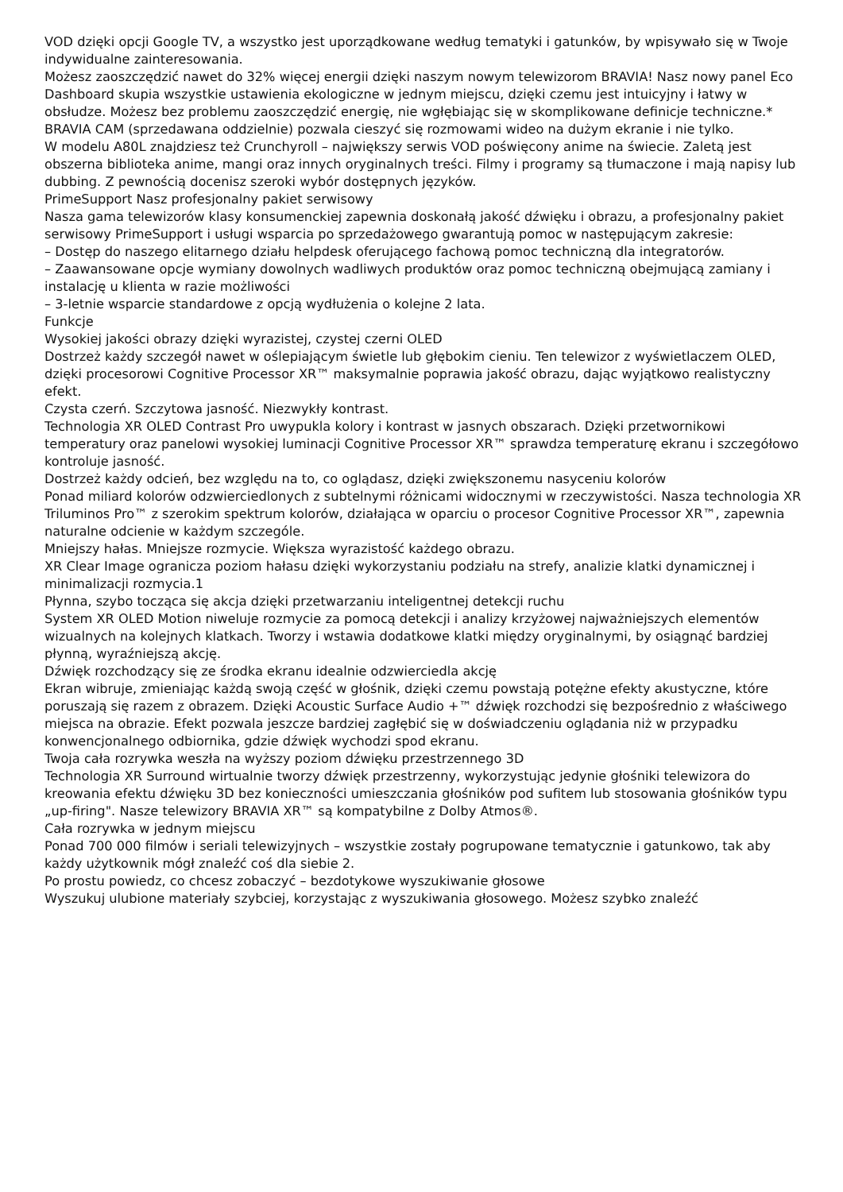VOD dzięki opcji Google TV, a wszystko jest uporządkowane według tematyki i gatunków, by wpisywało się w Twoje indywidualne zainteresowania.
Możesz zaoszczędzić nawet do 32% więcej energii dzięki naszym nowym telewizorom BRAVIA! Nasz nowy panel Eco Dashboard skupia wszystkie ustawienia ekologiczne w jednym miejscu, dzięki czemu jest intuicyjny i łatwy w obsłudze. Możesz bez problemu zaoszczędzić energię, nie wgłębiając się w skomplikowane definicje techniczne.*
BRAVIA CAM (sprzedawana oddzielnie) pozwala cieszyć się rozmowami wideo na dużym ekranie i nie tylko.
W modelu A80L znajdziesz też Crunchyroll – największy serwis VOD poświęcony anime na świecie. Zaletą jest obszerna biblioteka anime, mangi oraz innych oryginalnych treści. Filmy i programy są tłumaczone i mają napisy lub dubbing. Z pewnością docenisz szeroki wybór dostępnych języków.
PrimeSupport Nasz profesjonalny pakiet serwisowy
Nasza gama telewizorów klasy konsumenckiej zapewnia doskonałą jakość dźwięku i obrazu, a profesjonalny pakiet serwisowy PrimeSupport i usługi wsparcia po sprzedażowego gwarantują pomoc w następującym zakresie:
– Dostęp do naszego elitarnego działu helpdesk oferującego fachową pomoc techniczną dla integratorów.
– Zaawansowane opcje wymiany dowolnych wadliwych produktów oraz pomoc techniczną obejmującą zamiany i instalację u klienta w razie możliwości
– 3-letnie wsparcie standardowe z opcją wydłużenia o kolejne 2 lata.
Funkcje
Wysokiej jakości obrazy dzięki wyrazistej, czystej czerni OLED
Dostrzeż każdy szczegół nawet w oślepiającym świetle lub głębokim cieniu. Ten telewizor z wyświetlaczem OLED, dzięki procesorowi Cognitive Processor XR™ maksymalnie poprawia jakość obrazu, dając wyjątkowo realistyczny efekt.
Czysta czerń. Szczytowa jasność. Niezwykły kontrast.
Technologia XR OLED Contrast Pro uwypukla kolory i kontrast w jasnych obszarach. Dzięki przetwornikowi temperatury oraz panelowi wysokiej luminacji Cognitive Processor XR™ sprawdza temperaturę ekranu i szczegółowo kontroluje jasność.
Dostrzeż każdy odcień, bez względu na to, co oglądasz, dzięki zwiększonemu nasyceniu kolorów
Ponad miliard kolorów odzwierciedlonych z subtelnymi różnicami widocznymi w rzeczywistości. Nasza technologia XR Triluminos Pro™ z szerokim spektrum kolorów, działająca w oparciu o procesor Cognitive Processor XR™, zapewnia naturalne odcienie w każdym szczególe.
Mniejszy hałas. Mniejsze rozmycie. Większa wyrazistość każdego obrazu.
XR Clear Image ogranicza poziom hałasu dzięki wykorzystaniu podziału na strefy, analizie klatki dynamicznej i minimalizacji rozmycia.1
Płynna, szybo tocząca się akcja dzięki przetwarzaniu inteligentnej detekcji ruchu
System XR OLED Motion niweluje rozmycie za pomocą detekcji i analizy krzyżowej najważniejszych elementów wizualnych na kolejnych klatkach. Tworzy i wstawia dodatkowe klatki między oryginalnymi, by osiągnąć bardziej płynną, wyraźniejszą akcję.
Dźwięk rozchodzący się ze środka ekranu idealnie odzwierciedla akcję
Ekran wibruje, zmieniając każdą swoją część w głośnik, dzięki czemu powstają potężne efekty akustyczne, które poruszają się razem z obrazem. Dzięki Acoustic Surface Audio +™ dźwięk rozchodzi się bezpośrednio z właściwego miejsca na obrazie. Efekt pozwala jeszcze bardziej zagłębić się w doświadczeniu oglądania niż w przypadku konwencjonalnego odbiornika, gdzie dźwięk wychodzi spod ekranu.
Twoja cała rozrywka weszła na wyższy poziom dźwięku przestrzennego 3D
Technologia XR Surround wirtualnie tworzy dźwięk przestrzenny, wykorzystując jedynie głośniki telewizora do kreowania efektu dźwięku 3D bez konieczności umieszczania głośników pod sufitem lub stosowania głośników typu „up-firing". Nasze telewizory BRAVIA XR™ są kompatybilne z Dolby Atmos®.
Cała rozrywka w jednym miejscu
Ponad 700 000 filmów i seriali telewizyjnych – wszystkie zostały pogrupowane tematycznie i gatunkowo, tak aby każdy użytkownik mógł znaleźć coś dla siebie 2.
Po prostu powiedz, co chcesz zobaczyć – bezdotykowe wyszukiwanie głosowe
Wyszukuj ulubione materiały szybciej, korzystając z wyszukiwania głosowego. Możesz szybko znaleźć